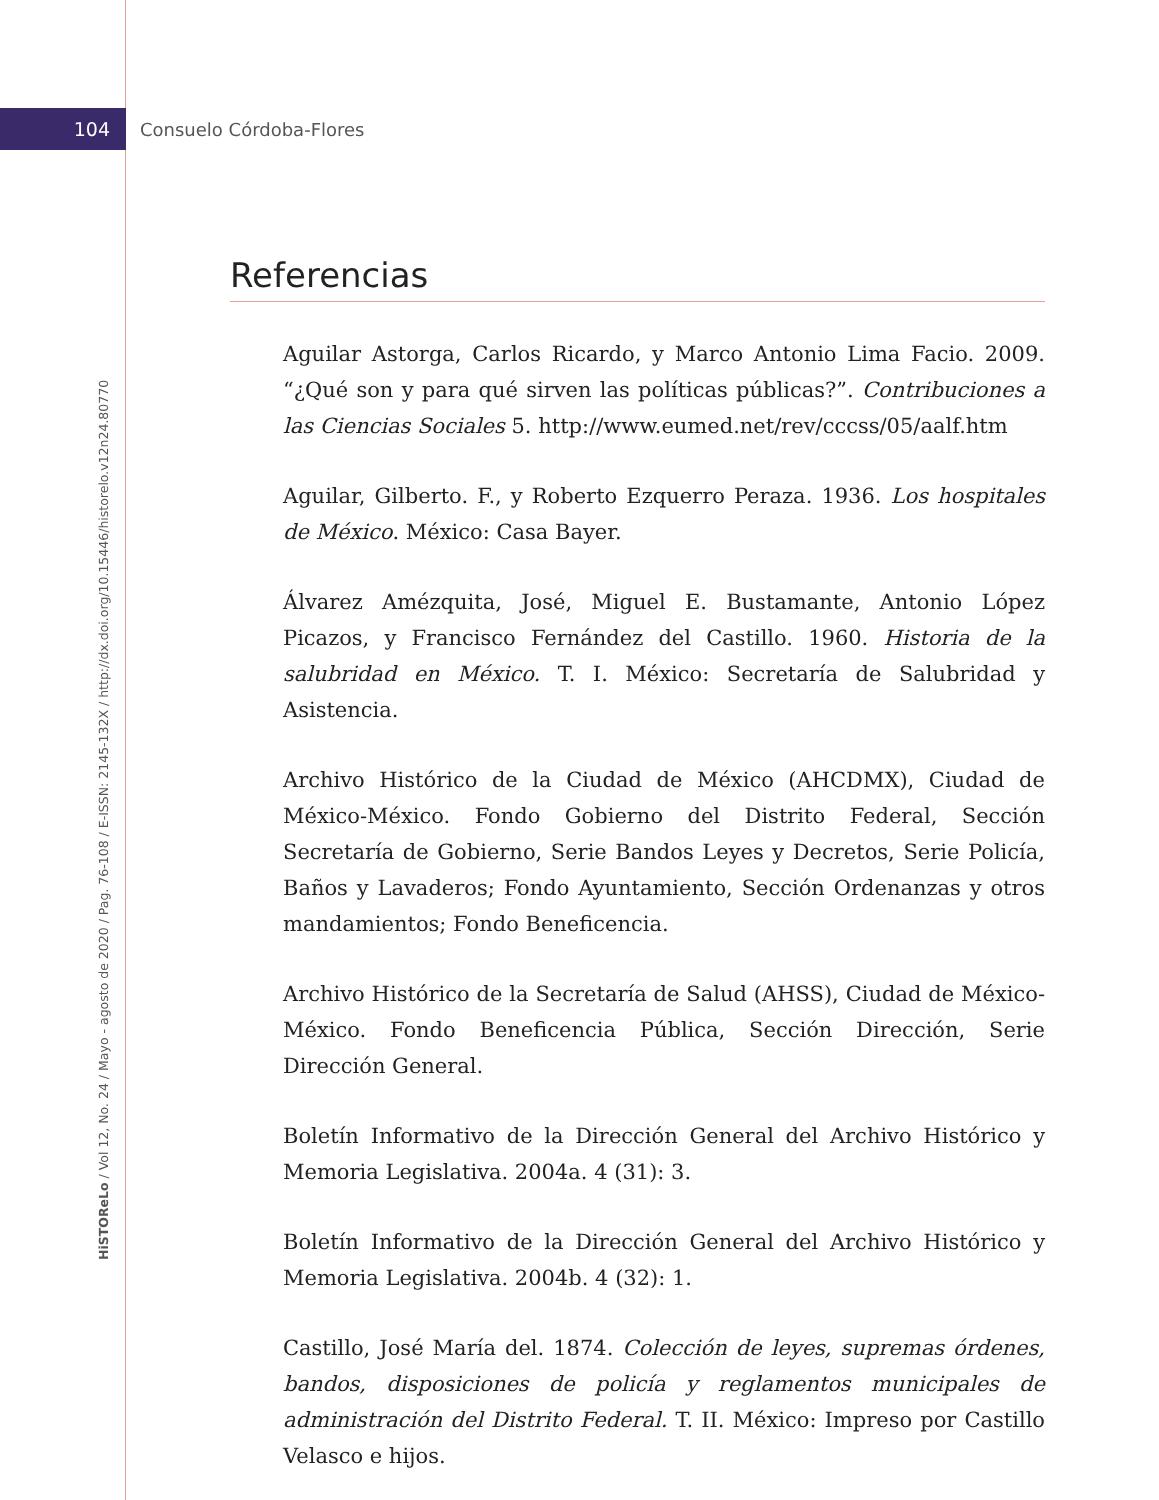104 Consuelo Córdoba-Flores
HiSTOReLo / Vol 12, No. 24 / Mayo - agosto de 2020 / Pag. 76-108 / E-ISSN: 2145-132X / http://dx.doi.org/10.15446/historelo.v12n24.80770
Referencias
Aguilar Astorga, Carlos Ricardo, y Marco Antonio Lima Facio. 2009. “¿Qué son y para qué sirven las políticas públicas?”. Contribuciones a las Ciencias Sociales 5. http://www.eumed.net/rev/cccss/05/aalf.htm
Aguilar, Gilberto. F., y Roberto Ezquerro Peraza. 1936. Los hospitales de México. México: Casa Bayer.
Álvarez Amézquita, José, Miguel E. Bustamante, Antonio López Picazos, y Francisco Fernández del Castillo. 1960. Historia de la salubridad en México. T. I. México: Secretaría de Salubridad y Asistencia.
Archivo Histórico de la Ciudad de México (AHCDMX), Ciudad de México-México. Fondo Gobierno del Distrito Federal, Sección Secretaría de Gobierno, Serie Bandos Leyes y Decretos, Serie Policía, Baños y Lavaderos; Fondo Ayuntamiento, Sección Ordenanzas y otros mandamientos; Fondo Beneficencia.
Archivo Histórico de la Secretaría de Salud (AHSS), Ciudad de México-México. Fondo Beneficencia Pública, Sección Dirección, Serie Dirección General.
Boletín Informativo de la Dirección General del Archivo Histórico y Memoria Legislativa. 2004a. 4 (31): 3.
Boletín Informativo de la Dirección General del Archivo Histórico y Memoria Legislativa. 2004b. 4 (32): 1.
Castillo, José María del. 1874. Colección de leyes, supremas órdenes, bandos, disposiciones de policía y reglamentos municipales de administración del Distrito Federal. T. II. México: Impreso por Castillo Velasco e hijos.